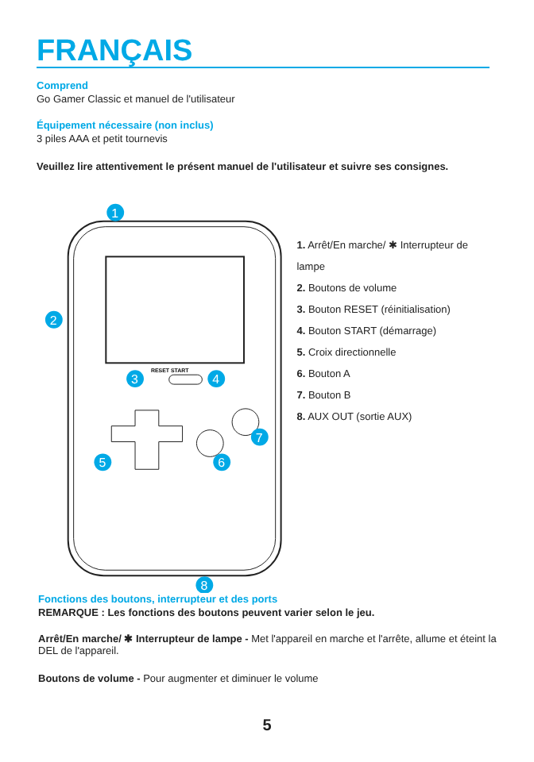FRANÇAIS
Comprend
Go Gamer Classic et manuel de l'utilisateur
Équipement nécessaire (non inclus)
3 piles AAA et petit tournevis
Veuillez lire attentivement le présent manuel de l'utilisateur et suivre ses consignes.
RESET START
1
2
3
4
5
6
7
8
1. Arrêt/En marche/ ✱ Interrupteur de lampe
2. Boutons de volume
3. Bouton RESET (réinitialisation)
4. Bouton START (démarrage)
5. Croix directionnelle
6. Bouton A
7. Bouton B
8. AUX OUT (sortie AUX)
Fonctions des boutons, interrupteur et des ports
REMARQUE : Les fonctions des boutons peuvent varier selon le jeu.
Arrêt/En marche/ ✱ Interrupteur de lampe - Met l'appareil en marche et l'arrête, allume et éteint la DEL de l'appareil.
Boutons de volume - Pour augmenter et diminuer le volume
5